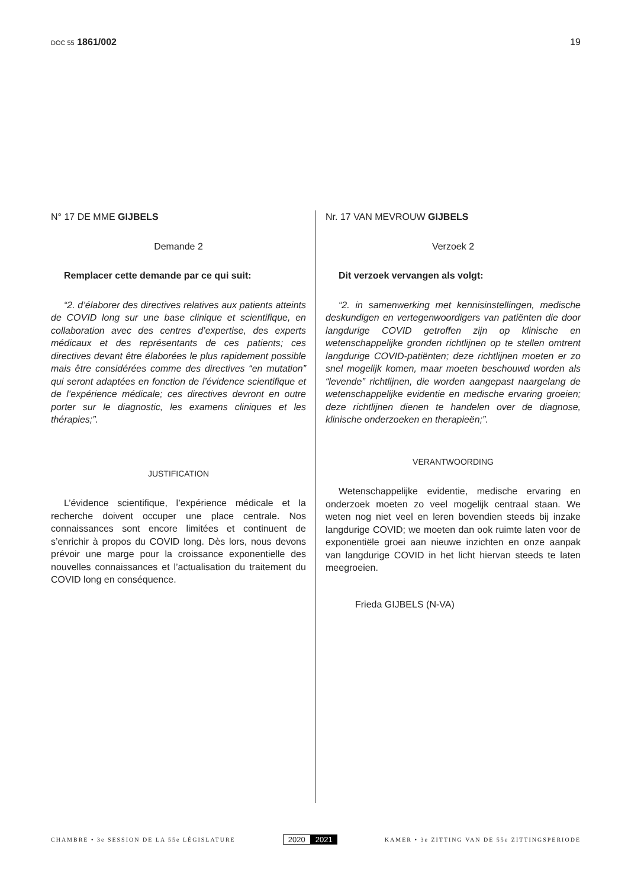DOC 55 1861/002 19
N° 17 DE MME GIJBELS
Demande 2
Remplacer cette demande par ce qui suit:
“2. d’élaborer des directives relatives aux patients atteints de COVID long sur une base clinique et scientifique, en collaboration avec des centres d’expertise, des experts médicaux et des représentants de ces patients; ces directives devant être élaborées le plus rapidement possible mais être considérées comme des directives “en mutation” qui seront adaptées en fonction de l’évidence scientifique et de l’expérience médicale; ces directives devront en outre porter sur le diagnostic, les examens cliniques et les thérapies;”.
JUSTIFICATION
L’évidence scientifique, l’expérience médicale et la recherche doivent occuper une place centrale. Nos connaissances sont encore limitées et continuent de s’enrichir à propos du COVID long. Dès lors, nous devons prévoir une marge pour la croissance exponentielle des nouvelles connaissances et l’actualisation du traitement du COVID long en conséquence.
Nr. 17 VAN MEVROUW GIJBELS
Verzoek 2
Dit verzoek vervangen als volgt:
“2. in samenwerking met kennisinstellingen, medische deskundigen en vertegenwoordigers van patiënten die door langdurige COVID getroffen zijn op klinische en wetenschappelijke gronden richtlijnen op te stellen omtrent langdurige COVID-patiënten; deze richtlijnen moeten er zo snel mogelijk komen, maar moeten beschouwd worden als “levende” richtlijnen, die worden aangepast naargelang de wetenschappelijke evidentie en medische ervaring groeien; deze richtlijnen dienen te handelen over de diagnose, klinische onderzoeken en therapieën;”.
VERANTWOORDING
Wetenschappelijke evidentie, medische ervaring en onderzoek moeten zo veel mogelijk centraal staan. We weten nog niet veel en leren bovendien steeds bij inzake langdurige COVID; we moeten dan ook ruimte laten voor de exponentiële groei aan nieuwe inzichten en onze aanpak van langdurige COVID in het licht hiervan steeds te laten meegroeien.
Frieda GIJBELS (N-VA)
CHAMBRE • 3e SESSION DE LA 55e LÉGISLATURE
2020 2021
KAMER • 3e ZITTING VAN DE 55e ZITTINGSPERIODE